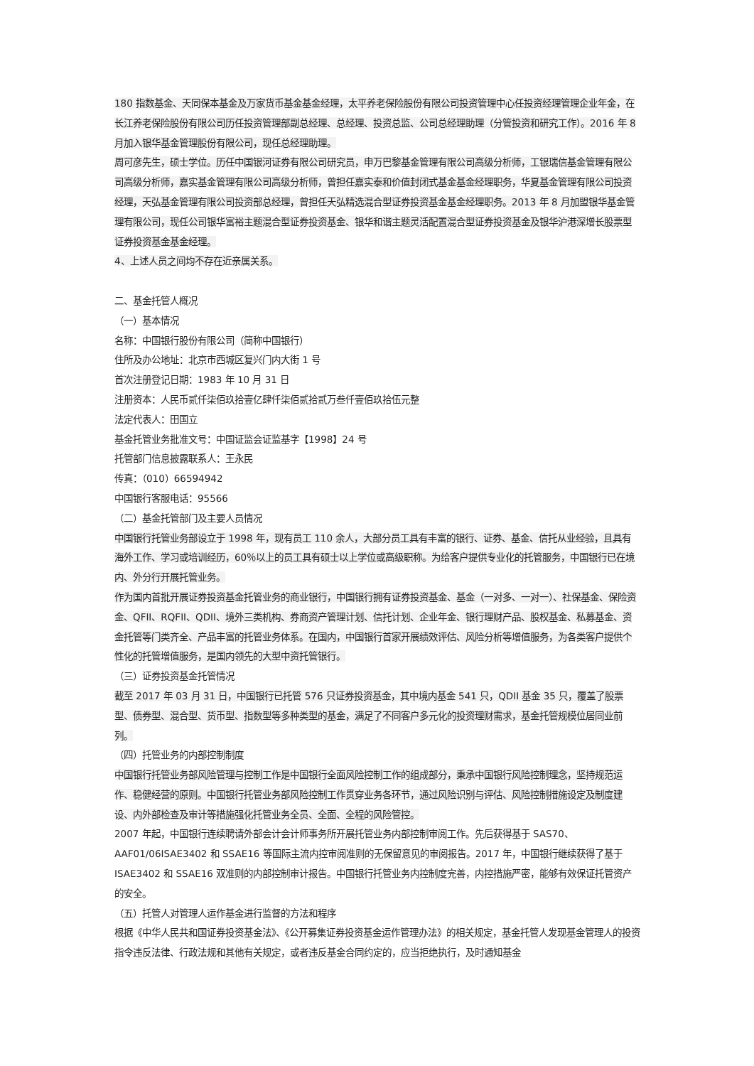180 指数基金、天同保本基金及万家货币基金基金经理，太平养老保险股份有限公司投资管理中心任投资经理管理企业年金，在长江养老保险股份有限公司历任投资管理部副总经理、总经理、投资总监、公司总经理助理（分管投资和研究工作）。2016 年 8 月加入银华基金管理股份有限公司，现任总经理助理。
周可彦先生，硕士学位。历任中国银河证券有限公司研究员，申万巴黎基金管理有限公司高级分析师，工银瑞信基金管理有限公司高级分析师，嘉实基金管理有限公司高级分析师，曾担任嘉实泰和价值封闭式基金基金经理职务，华夏基金管理有限公司投资经理，天弘基金管理有限公司投资部总经理，曾担任天弘精选混合型证券投资基金基金经理职务。2013 年 8 月加盟银华基金管理有限公司，现任公司银华富裕主题混合型证券投资基金、银华和谐主题灵活配置混合型证券投资基金及银华沪港深增长股票型证券投资基金基金经理。
4、上述人员之间均不存在近亲属关系。
二、基金托管人概况
（一）基本情况
名称：中国银行股份有限公司（简称中国银行）
住所及办公地址：北京市西城区复兴门内大街 1 号
首次注册登记日期：1983 年 10 月 31 日
注册资本：人民币贰仟柒佰玖拾壹亿肆仟柒佰贰拾贰万叁仟壹佰玖拾伍元整
法定代表人：田国立
基金托管业务批准文号：中国证监会证监基字【1998】24 号
托管部门信息披露联系人：王永民
传真：（010）66594942
中国银行客服电话：95566
（二）基金托管部门及主要人员情况
中国银行托管业务部设立于 1998 年，现有员工 110 余人，大部分员工具有丰富的银行、证券、基金、信托从业经验，且具有海外工作、学习或培训经历，60％以上的员工具有硕士以上学位或高级职称。为给客户提供专业化的托管服务，中国银行已在境内、外分行开展托管业务。
作为国内首批开展证券投资基金托管业务的商业银行，中国银行拥有证券投资基金、基金（一对多、一对一）、社保基金、保险资金、QFII、RQFII、QDII、境外三类机构、券商资产管理计划、信托计划、企业年金、银行理财产品、股权基金、私募基金、资金托管等门类齐全、产品丰富的托管业务体系。在国内，中国银行首家开展绩效评估、风险分析等增值服务，为各类客户提供个性化的托管增值服务，是国内领先的大型中资托管银行。
（三）证券投资基金托管情况
截至 2017 年 03 月 31 日，中国银行已托管 576 只证券投资基金，其中境内基金 541 只，QDII 基金 35 只，覆盖了股票型、债券型、混合型、货币型、指数型等多种类型的基金，满足了不同客户多元化的投资理财需求，基金托管规模位居同业前列。
（四）托管业务的内部控制制度
中国银行托管业务部风险管理与控制工作是中国银行全面风险控制工作的组成部分，秉承中国银行风险控制理念，坚持规范运作、稳健经营的原则。中国银行托管业务部风险控制工作贯穿业务各环节，通过风险识别与评估、风险控制措施设定及制度建设、内外部检查及审计等措施强化托管业务全员、全面、全程的风险管控。
2007 年起，中国银行连续聘请外部会计会计师事务所开展托管业务内部控制审阅工作。先后获得基于 SAS70、AAF01/06ISAE3402 和 SSAE16 等国际主流内控审阅准则的无保留意见的审阅报告。2017 年，中国银行继续获得了基于 ISAE3402 和 SSAE16 双准则的内部控制审计报告。中国银行托管业务内控制度完善，内控措施严密，能够有效保证托管资产的安全。
（五）托管人对管理人运作基金进行监督的方法和程序
根据《中华人民共和国证券投资基金法》、《公开募集证券投资基金运作管理办法》的相关规定，基金托管人发现基金管理人的投资指令违反法律、行政法规和其他有关规定，或者违反基金合同约定的，应当拒绝执行，及时通知基金